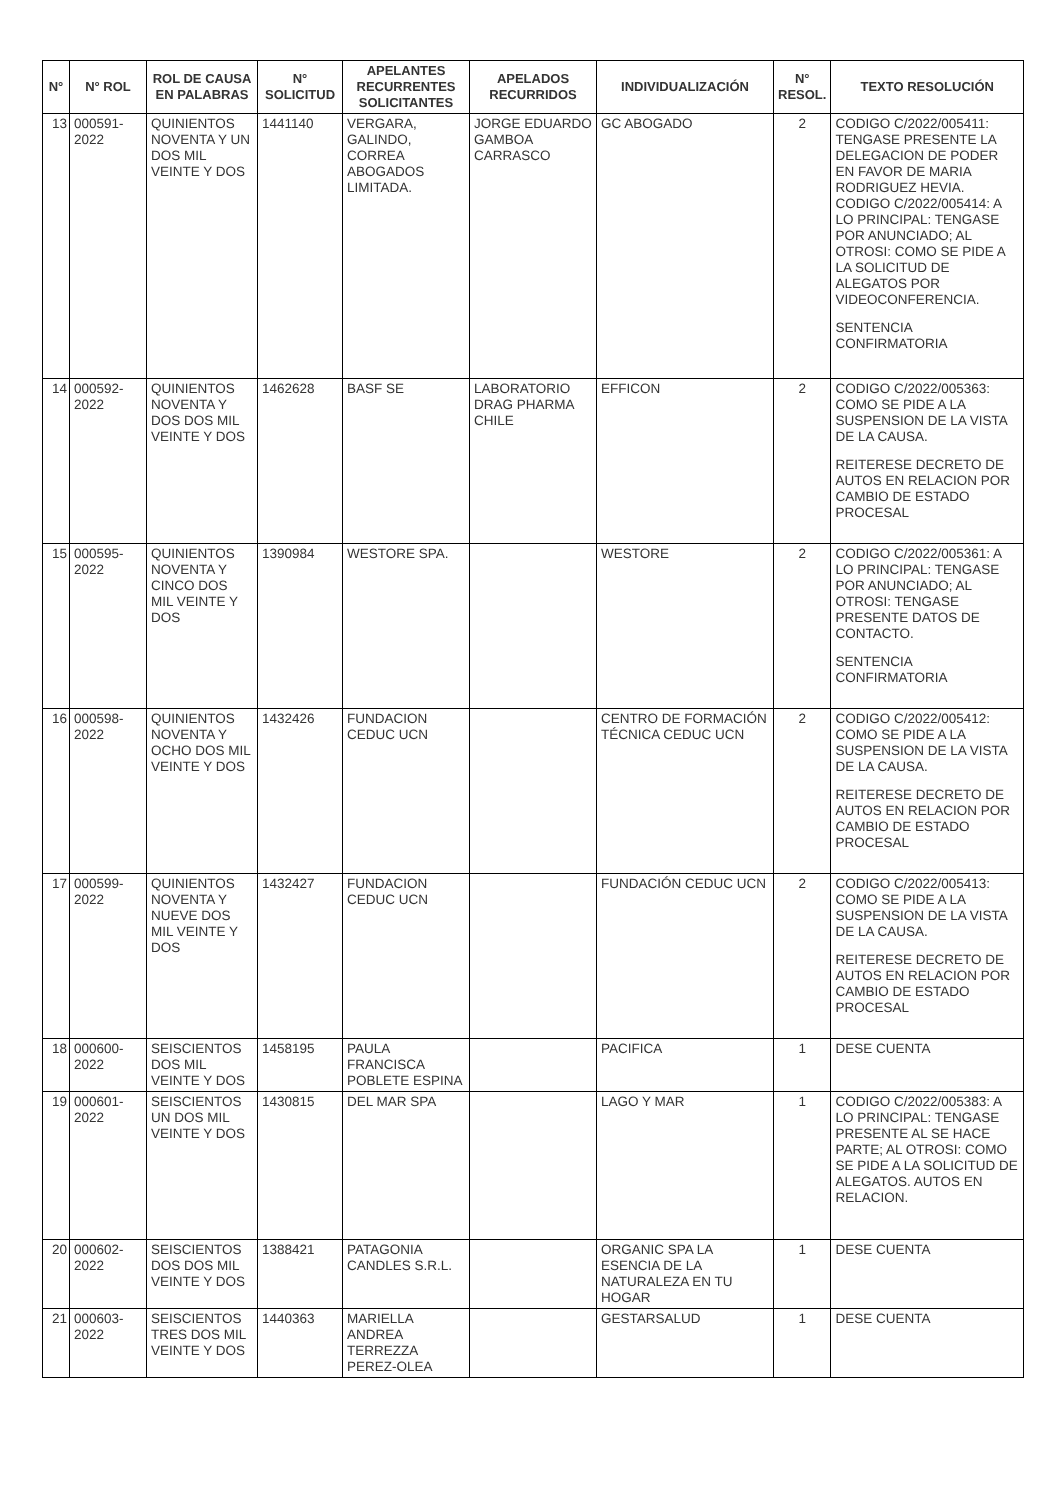| N° | N° ROL | ROL DE CAUSA EN PALABRAS | N° SOLICITUD | APELANTES RECURRENTES SOLICITANTES | APELADOS RECURRIDOS | INDIVIDUALIZACIÓN | N° RESOL. | TEXTO RESOLUCIÓN |
| --- | --- | --- | --- | --- | --- | --- | --- | --- |
| 13 | 000591-2022 | QUINIENTOS NOVENTA Y UN DOS MIL VEINTE Y DOS | 1441140 | VERGARA, GALINDO, CORREA ABOGADOS LIMITADA. | JORGE EDUARDO GAMBOA CARRASCO | GC ABOGADO | 2 | CODIGO C/2022/005411: TENGASE PRESENTE LA DELEGACION DE PODER EN FAVOR DE MARIA RODRIGUEZ HEVIA. CODIGO C/2022/005414: A LO PRINCIPAL: TENGASE POR ANUNCIADO; AL OTROSI: COMO SE PIDE A LA SOLICITUD DE ALEGATOS POR VIDEOCONFERENCIA. SENTENCIA CONFIRMATORIA |
| 14 | 000592-2022 | QUINIENTOS NOVENTA Y DOS DOS MIL VEINTE Y DOS | 1462628 | BASF SE | LABORATORIO DRAG PHARMA CHILE | EFFICON | 2 | CODIGO C/2022/005363: COMO SE PIDE A LA SUSPENSION DE LA VISTA DE LA CAUSA. REITERESE DECRETO DE AUTOS EN RELACION POR CAMBIO DE ESTADO PROCESAL |
| 15 | 000595-2022 | QUINIENTOS NOVENTA Y CINCO DOS MIL VEINTE Y DOS | 1390984 | WESTORE SPA. | | WESTORE | 2 | CODIGO C/2022/005361: A LO PRINCIPAL: TENGASE POR ANUNCIADO; AL OTROSI: TENGASE PRESENTE DATOS DE CONTACTO. SENTENCIA CONFIRMATORIA |
| 16 | 000598-2022 | QUINIENTOS NOVENTA Y OCHO DOS MIL VEINTE Y DOS | 1432426 | FUNDACION CEDUC UCN | | CENTRO DE FORMACIÓN TÉCNICA CEDUC UCN | 2 | CODIGO C/2022/005412: COMO SE PIDE A LA SUSPENSION DE LA VISTA DE LA CAUSA. REITERESE DECRETO DE AUTOS EN RELACION POR CAMBIO DE ESTADO PROCESAL |
| 17 | 000599-2022 | QUINIENTOS NOVENTA Y NUEVE DOS MIL VEINTE Y DOS | 1432427 | FUNDACION CEDUC UCN | | FUNDACIÓN CEDUC UCN | 2 | CODIGO C/2022/005413: COMO SE PIDE A LA SUSPENSION DE LA VISTA DE LA CAUSA. REITERESE DECRETO DE AUTOS EN RELACION POR CAMBIO DE ESTADO PROCESAL |
| 18 | 000600-2022 | SEISCIENTOS DOS MIL VEINTE Y DOS | 1458195 | PAULA FRANCISCA POBLETE ESPINA | | PACIFICA | 1 | DESE CUENTA |
| 19 | 000601-2022 | SEISCIENTOS UN DOS MIL VEINTE Y DOS | 1430815 | DEL MAR SPA | | LAGO Y MAR | 1 | CODIGO C/2022/005383: A LO PRINCIPAL: TENGASE PRESENTE AL SE HACE PARTE; AL OTROSI: COMO SE PIDE A LA SOLICITUD DE ALEGATOS. AUTOS EN RELACION. |
| 20 | 000602-2022 | SEISCIENTOS DOS DOS MIL VEINTE Y DOS | 1388421 | PATAGONIA CANDLES S.R.L. | | ORGANIC SPA LA ESENCIA DE LA NATURALEZA EN TU HOGAR | 1 | DESE CUENTA |
| 21 | 000603-2022 | SEISCIENTOS TRES DOS MIL VEINTE Y DOS | 1440363 | MARIELLA ANDREA TERREZZA PEREZ-OLEA | | GESTARSALUD | 1 | DESE CUENTA |